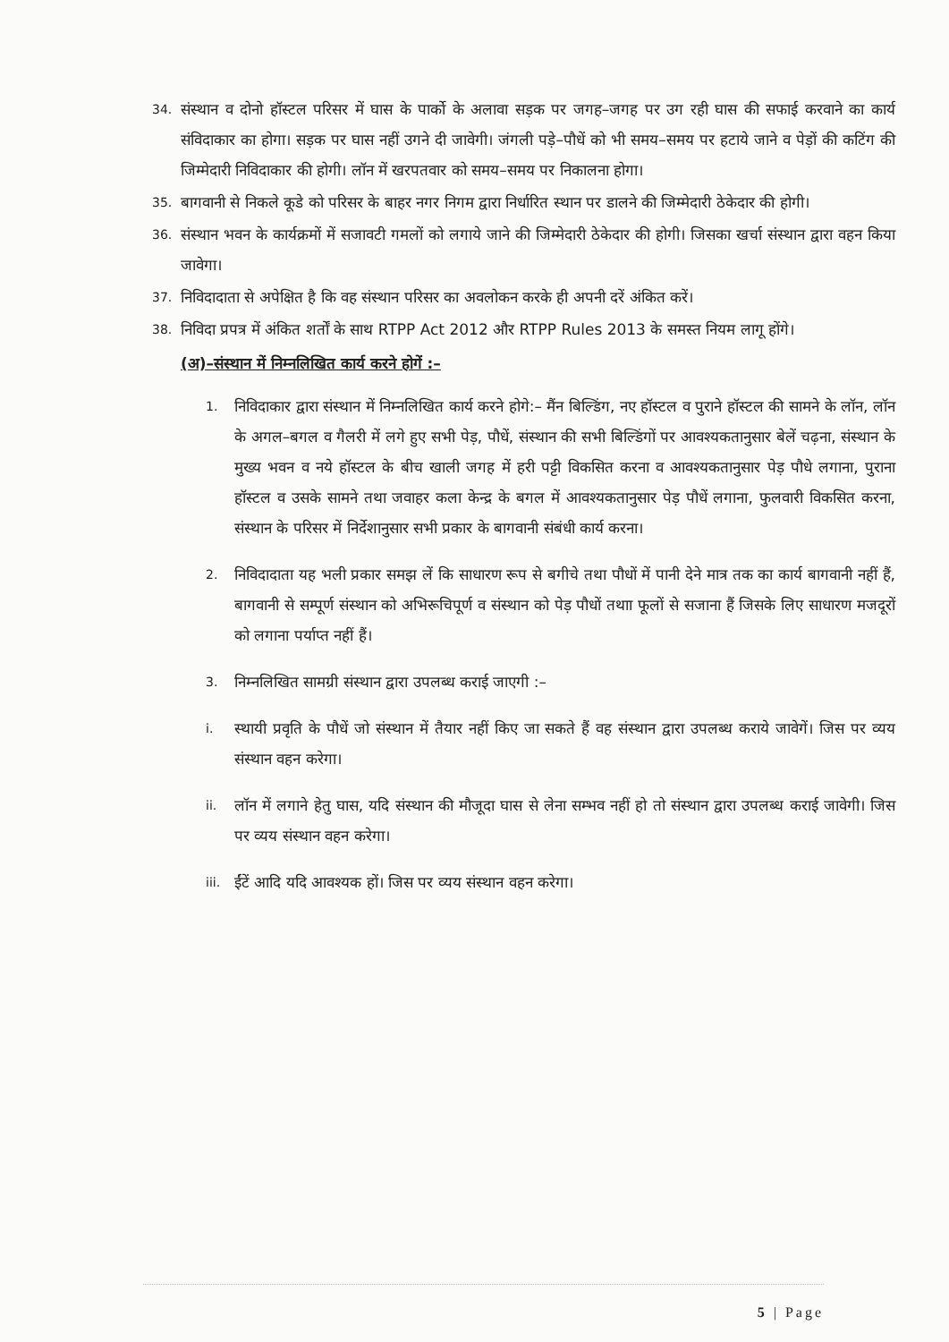34. संस्थान व दोनो हॉस्टल परिसर में घास के पार्को के अलावा सड़क पर जगह–जगह पर उग रही घास की सफाई करवाने का कार्य संविदाकार का होगा। सड़क पर घास नहीं उगने दी जावेगी। जंगली पड़े–पौधें को भी समय–समय पर हटाये जाने व पेड़ों की कटिंग की जिम्मेदारी निविदाकार की होगी। लॉन में खरपतवार को समय–समय पर निकालना होगा।
35. बागवानी से निकले कूडे को परिसर के बाहर नगर निगम द्वारा निर्धारित स्थान पर डालने की जिम्मेदारी ठेकेदार की होगी।
36. संस्थान भवन के कार्यक्रमों में सजावटी गमलों को लगाये जाने की जिम्मेदारी ठेकेदार की होगी। जिसका खर्चा संस्थान द्वारा वहन किया जावेगा।
37. निविदादाता से अपेक्षित है कि वह संस्थान परिसर का अवलोकन करके ही अपनी दरें अंकित करें।
38. निविदा प्रपत्र में अंकित शर्तों के साथ RTPP Act 2012 और RTPP Rules 2013 के समस्त नियम लागू होंगे।
(अ)–संस्थान में निम्नलिखित कार्य करने होगें :–
1. निविदाकार द्वारा संस्थान में निम्नलिखित कार्य करने होगे:– मैंन बिल्डिंग, नए हॉस्टल व पुराने हॉस्टल की सामने के लॉन, लॉन के अगल–बगल व गैलरी में लगे हुए सभी पेड़, पौधें, संस्थान की सभी बिल्डिंगों पर आवश्यकतानुसार बेलें चढ़ना, संस्थान के मुख्य भवन व नये हॉस्टल के बीच खाली जगह में हरी पट्टी विकसित करना व आवश्यकतानुसार पेड़ पौधे लगाना, पुराना हॉस्टल व उसके सामने तथा जवाहर कला केन्द्र के बगल में आवश्यकतानुसार पेड़ पौधें लगाना, फुलवारी विकसित करना, संस्थान के परिसर में निर्देशानुसार सभी प्रकार के बागवानी संबंधी कार्य करना।
2. निविदादाता यह भली प्रकार समझ लें कि साधारण रूप से बगीचे तथा पौधों में पानी देने मात्र तक का कार्य बागवानी नहीं हैं, बागवानी से सम्पूर्ण संस्थान को अभिरूचिपूर्ण व संस्थान को पेड़ पौधों तथाा फूलों से सजाना हैं जिसके लिए साधारण मजदूरों को लगाना पर्याप्त नहीं हैं।
3. निम्नलिखित सामग्री संस्थान द्वारा उपलब्ध कराई जाएगी :–
i. स्थायी प्रवृति के पौधें जो संस्थान में तैयार नहीं किए जा सकते हैं वह संस्थान द्वारा उपलब्ध कराये जावेगें। जिस पर व्यय संस्थान वहन करेगा।
ii. लॉन में लगाने हेतु घास, यदि संस्थान की मौजूदा घास से लेना सम्भव नहीं हो तो संस्थान द्वारा उपलब्ध कराई जावेगी। जिस पर व्यय संस्थान वहन करेगा।
iii. ईंटें आदि यदि आवश्यक हों। जिस पर व्यय संस्थान वहन करेगा।
5 | Page